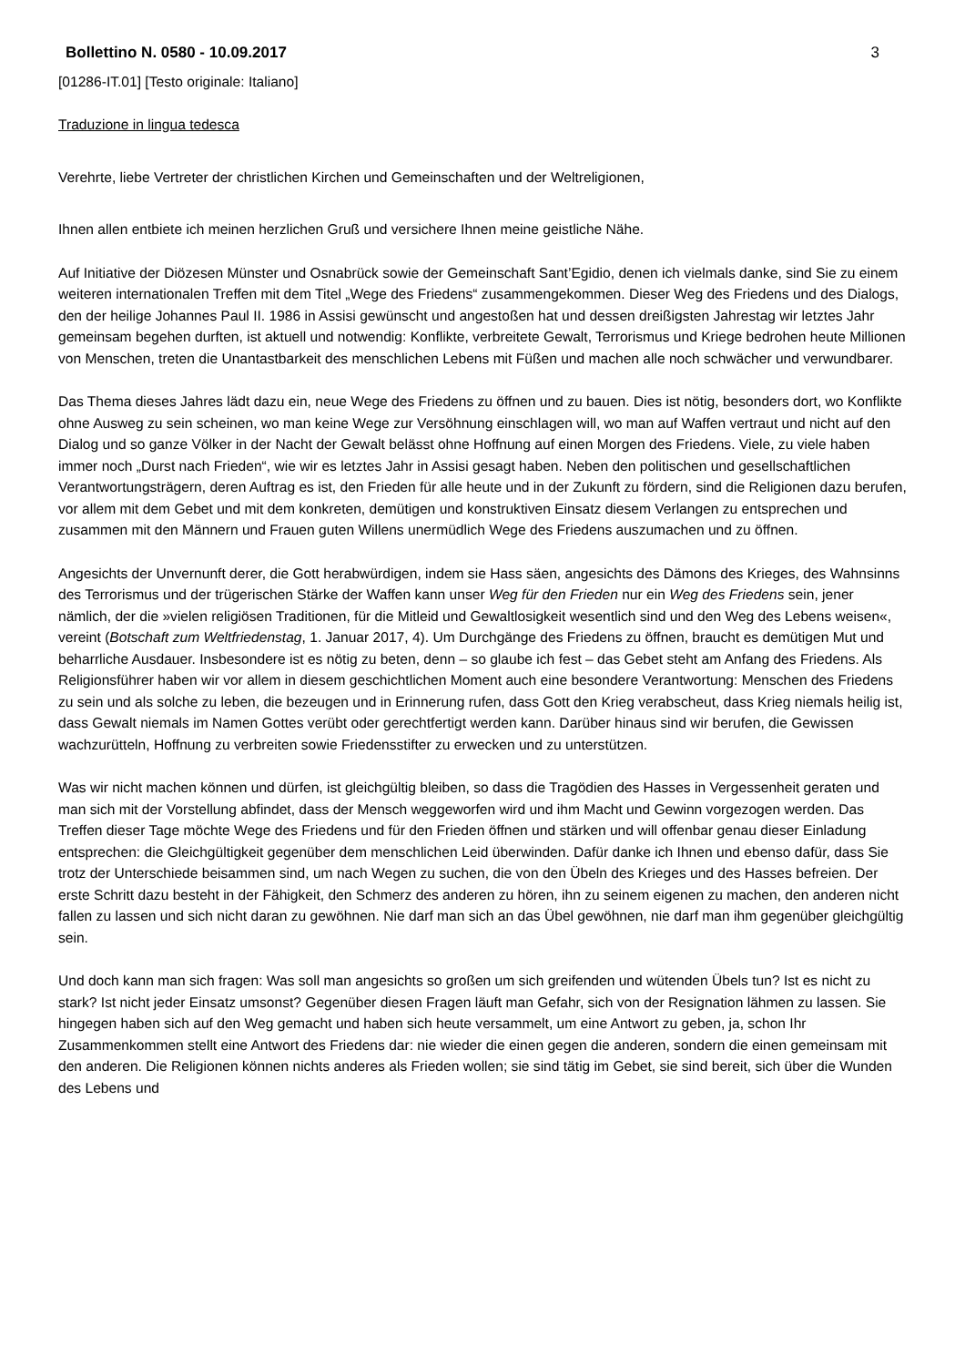Bollettino N. 0580 - 10.09.2017 3
[01286-IT.01] [Testo originale: Italiano]
Traduzione in lingua tedesca
Verehrte, liebe Vertreter der christlichen Kirchen und Gemeinschaften und der Weltreligionen,
Ihnen allen entbiete ich meinen herzlichen Gruß und versichere Ihnen meine geistliche Nähe.
Auf Initiative der Diözesen Münster und Osnabrück sowie der Gemeinschaft Sant’Egidio, denen ich vielmals danke, sind Sie zu einem weiteren internationalen Treffen mit dem Titel „Wege des Friedens“ zusammengekommen. Dieser Weg des Friedens und des Dialogs, den der heilige Johannes Paul II. 1986 in Assisi gewünscht und angestoßen hat und dessen dreißigsten Jahrestag wir letztes Jahr gemeinsam begehen durften, ist aktuell und notwendig: Konflikte, verbreitete Gewalt, Terrorismus und Kriege bedrohen heute Millionen von Menschen, treten die Unantastbarkeit des menschlichen Lebens mit Füßen und machen alle noch schwächer und verwundbarer.
Das Thema dieses Jahres lädt dazu ein, neue Wege des Friedens zu öffnen und zu bauen. Dies ist nötig, besonders dort, wo Konflikte ohne Ausweg zu sein scheinen, wo man keine Wege zur Versöhnung einschlagen will, wo man auf Waffen vertraut und nicht auf den Dialog und so ganze Völker in der Nacht der Gewalt belässt ohne Hoffnung auf einen Morgen des Friedens. Viele, zu viele haben immer noch „Durst nach Frieden“, wie wir es letztes Jahr in Assisi gesagt haben. Neben den politischen und gesellschaftlichen Verantwortungsträgern, deren Auftrag es ist, den Frieden für alle heute und in der Zukunft zu fördern, sind die Religionen dazu berufen, vor allem mit dem Gebet und mit dem konkreten, demütigen und konstruktiven Einsatz diesem Verlangen zu entsprechen und zusammen mit den Männern und Frauen guten Willens unermüdlich Wege des Friedens auszumachen und zu öffnen.
Angesichts der Unvernunft derer, die Gott herabwürdigen, indem sie Hass säen, angesichts des Dämons des Krieges, des Wahnsinns des Terrorismus und der trügerischen Stärke der Waffen kann unser Weg für den Frieden nur ein Weg des Friedens sein, jener nämlich, der die »vielen religiösen Traditionen, für die Mitleid und Gewaltlosigkeit wesentlich sind und den Weg des Lebens weisen«, vereint (Botschaft zum Weltfriedenstag, 1. Januar 2017, 4). Um Durchgänge des Friedens zu öffnen, braucht es demütigen Mut und beharrliche Ausdauer. Insbesondere ist es nötig zu beten, denn – so glaube ich fest – das Gebet steht am Anfang des Friedens. Als Religionsführer haben wir vor allem in diesem geschichtlichen Moment auch eine besondere Verantwortung: Menschen des Friedens zu sein und als solche zu leben, die bezeugen und in Erinnerung rufen, dass Gott den Krieg verabscheut, dass Krieg niemals heilig ist, dass Gewalt niemals im Namen Gottes verübt oder gerechtfertigt werden kann. Darüber hinaus sind wir berufen, die Gewissen wachzurütteln, Hoffnung zu verbreiten sowie Friedensstifter zu erwecken und zu unterstützen.
Was wir nicht machen können und dürfen, ist gleichgültig bleiben, so dass die Tragödien des Hasses in Vergessenheit geraten und man sich mit der Vorstellung abfindet, dass der Mensch weggeworfen wird und ihm Macht und Gewinn vorgezogen werden. Das Treffen dieser Tage möchte Wege des Friedens und für den Frieden öffnen und stärken und will offenbar genau dieser Einladung entsprechen: die Gleichgültigkeit gegenüber dem menschlichen Leid überwinden. Dafür danke ich Ihnen und ebenso dafür, dass Sie trotz der Unterschiede beisammen sind, um nach Wegen zu suchen, die von den Übeln des Krieges und des Hasses befreien. Der erste Schritt dazu besteht in der Fähigkeit, den Schmerz des anderen zu hören, ihn zu seinem eigenen zu machen, den anderen nicht fallen zu lassen und sich nicht daran zu gewöhnen. Nie darf man sich an das Übel gewöhnen, nie darf man ihm gegenüber gleichgültig sein.
Und doch kann man sich fragen: Was soll man angesichts so großen um sich greifenden und wütenden Übels tun? Ist es nicht zu stark? Ist nicht jeder Einsatz umsonst? Gegenüber diesen Fragen läuft man Gefahr, sich von der Resignation lähmen zu lassen. Sie hingegen haben sich auf den Weg gemacht und haben sich heute versammelt, um eine Antwort zu geben, ja, schon Ihr Zusammenkommen stellt eine Antwort des Friedens dar: nie wieder die einen gegen die anderen, sondern die einen gemeinsam mit den anderen. Die Religionen können nichts anderes als Frieden wollen; sie sind tätig im Gebet, sie sind bereit, sich über die Wunden des Lebens und